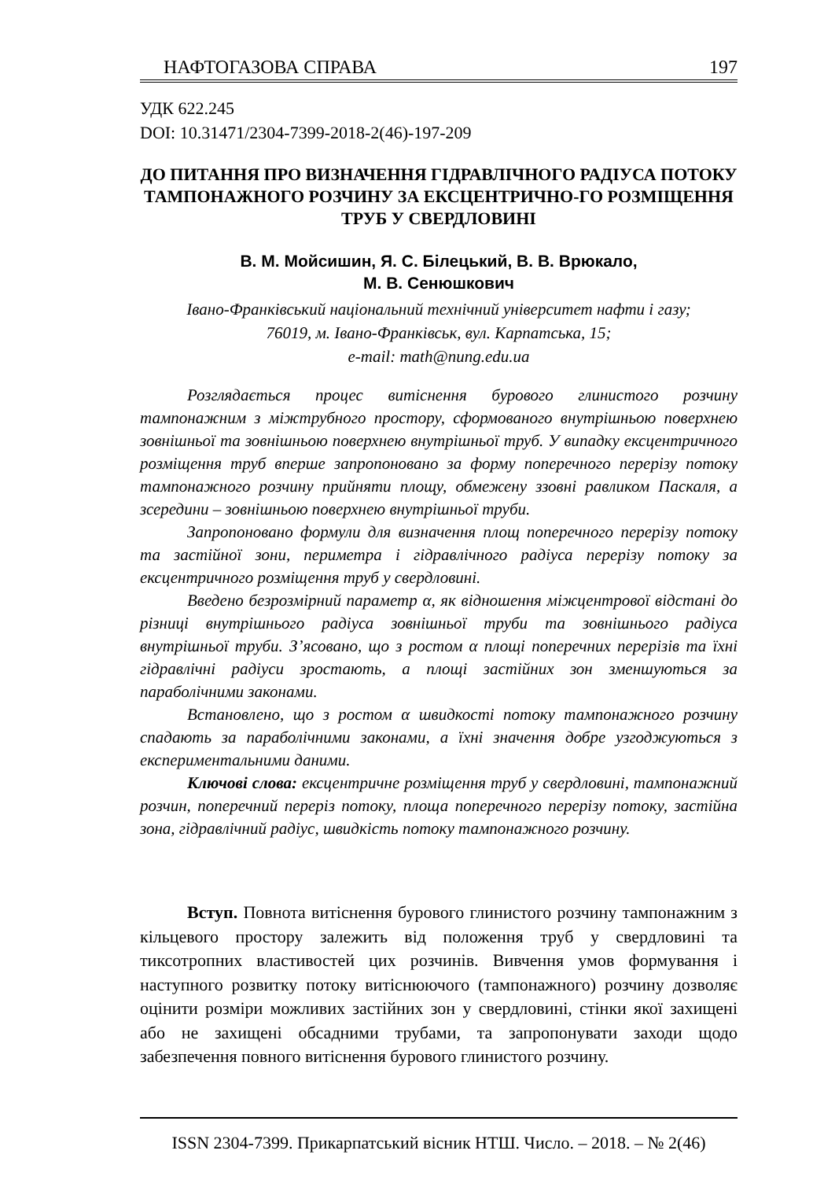НАФТОГАЗОВА СПРАВА 197
УДК 622.245
DOI: 10.31471/2304-7399-2018-2(46)-197-209
ДО ПИТАННЯ ПРО ВИЗНАЧЕННЯ ГІДРАВЛІЧНОГО РАДІУСА ПОТОКУ ТАМПОНАЖНОГО РОЗЧИНУ ЗА ЕКСЦЕНТРИЧНО-ГО РОЗМІЩЕННЯ ТРУБ У СВЕРДЛОВИНІ
В. М. Мойсишин, Я. С. Білецький, В. В. Врюкало,
М. В. Сенюшкович
Івано-Франківський національний технічний університет нафти і газу;
76019, м. Івано-Франківськ, вул. Карпатська, 15;
e-mail: math@nung.edu.ua
Розглядається процес витіснення бурового глинистого розчину тампонажним з міжтрубного простору, сформованого внутрішньою поверхнею зовнішньої та зовнішньою поверхнею внутрішньої труб. У випадку ексцентричного розміщення труб вперше запропоновано за форму поперечного перерізу потоку тампонажного розчину прийняти площу, обмежену ззовні равликом Паскаля, а зсередини – зовнішньою поверхнею внутрішньої труби.
Запропоновано формули для визначення площ поперечного перерізу потоку та застійної зони, периметра і гідравлічного радіуса перерізу потоку за ексцентричного розміщення труб у свердловині.
Введено безрозмірний параметр α, як відношення міжцентрової відстані до різниці внутрішнього радіуса зовнішньої труби та зовнішнього радіуса внутрішньої труби. З’ясовано, що з ростом α площі поперечних перерізів та їхні гідравлічні радіуси зростають, а площі застійних зон зменшуються за параболічними законами.
Встановлено, що з ростом α швидкості потоку тампонажного розчину спадають за параболічними законами, а їхні значення добре узгоджуються з експериментальними даними.
Ключові слова: ексцентричне розміщення труб у свердловині, тампонажний розчин, поперечний переріз потоку, площа поперечного перерізу потоку, застійна зона, гідравлічний радіус, швидкість потоку тампонажного розчину.
Вступ. Повнота витіснення бурового глинистого розчину тампонажним з кільцевого простору залежить від положення труб у свердловині та тиксотропних властивостей цих розчинів. Вивчення умов формування і наступного розвитку потоку витіснюючого (тампонажного) розчину дозволяє оцінити розміри можливих застійних зон у свердловині, стінки якої захищені або не захищені обсадними трубами, та запропонувати заходи щодо забезпечення повного витіснення бурового глинистого розчину.
ISSN 2304-7399. Прикарпатський вісник НТШ. Число. – 2018. – № 2(46)